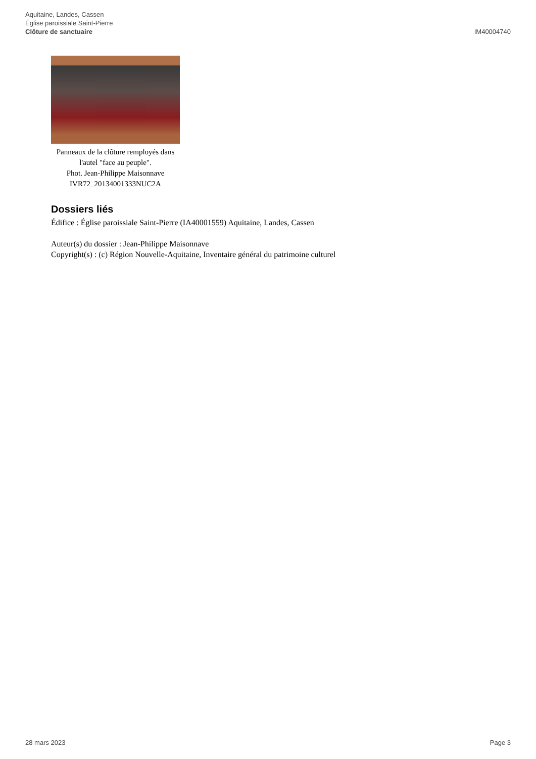Aquitaine, Landes, Cassen
Église paroissiale Saint-Pierre
Clôture de sanctuaire
IM40004740
Panneaux de la clôture remployés dans l'autel "face au peuple".
Phot. Jean-Philippe Maisonnave
IVR72_20134001333NUC2A
Dossiers liés
Édifice : Église paroissiale Saint-Pierre (IA40001559) Aquitaine, Landes, Cassen
Auteur(s) du dossier : Jean-Philippe Maisonnave
Copyright(s) : (c) Région Nouvelle-Aquitaine, Inventaire général du patrimoine culturel
28 mars 2023 Page 3